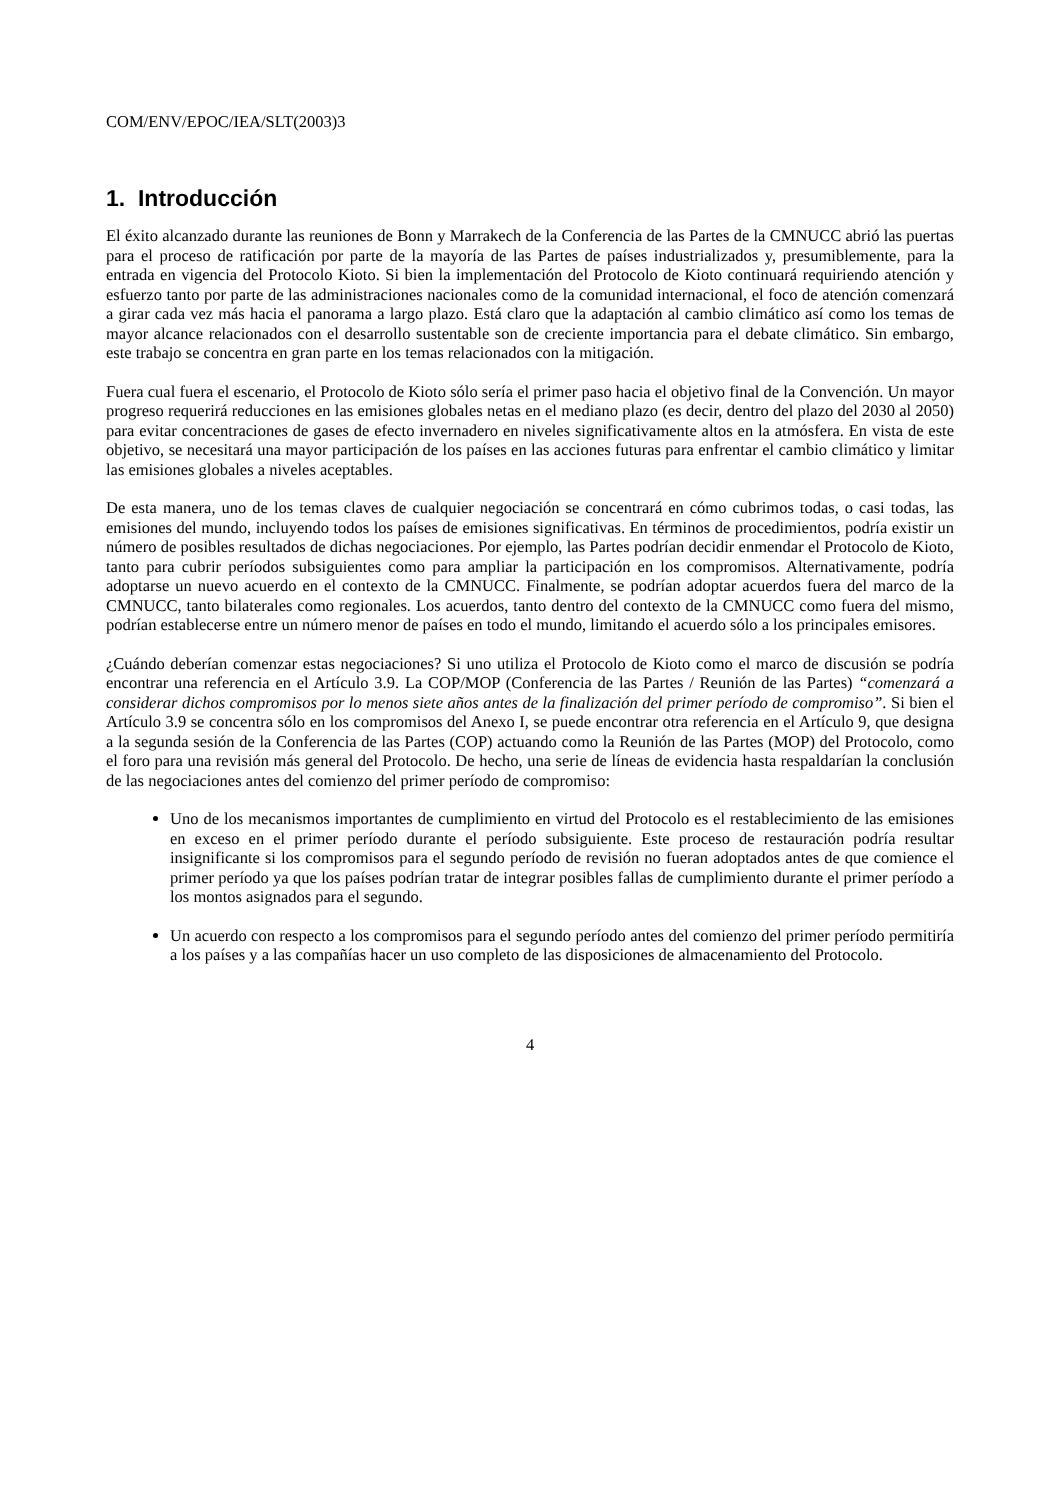COM/ENV/EPOC/IEA/SLT(2003)3
1. Introducción
El éxito alcanzado durante las reuniones de Bonn y Marrakech de la Conferencia de las Partes de la CMNUCC abrió las puertas para el proceso de ratificación por parte de la mayoría de las Partes de países industrializados y, presumiblemente, para la entrada en vigencia del Protocolo Kioto. Si bien la implementación del Protocolo de Kioto continuará requiriendo atención y esfuerzo tanto por parte de las administraciones nacionales como de la comunidad internacional, el foco de atención comenzará a girar cada vez más hacia el panorama a largo plazo. Está claro que la adaptación al cambio climático así como los temas de mayor alcance relacionados con el desarrollo sustentable son de creciente importancia para el debate climático. Sin embargo, este trabajo se concentra en gran parte en los temas relacionados con la mitigación.
Fuera cual fuera el escenario, el Protocolo de Kioto sólo sería el primer paso hacia el objetivo final de la Convención. Un mayor progreso requerirá reducciones en las emisiones globales netas en el mediano plazo (es decir, dentro del plazo del 2030 al 2050) para evitar concentraciones de gases de efecto invernadero en niveles significativamente altos en la atmósfera. En vista de este objetivo, se necesitará una mayor participación de los países en las acciones futuras para enfrentar el cambio climático y limitar las emisiones globales a niveles aceptables.
De esta manera, uno de los temas claves de cualquier negociación se concentrará en cómo cubrimos todas, o casi todas, las emisiones del mundo, incluyendo todos los países de emisiones significativas. En términos de procedimientos, podría existir un número de posibles resultados de dichas negociaciones. Por ejemplo, las Partes podrían decidir enmendar el Protocolo de Kioto, tanto para cubrir períodos subsiguientes como para ampliar la participación en los compromisos. Alternativamente, podría adoptarse un nuevo acuerdo en el contexto de la CMNUCC. Finalmente, se podrían adoptar acuerdos fuera del marco de la CMNUCC, tanto bilaterales como regionales. Los acuerdos, tanto dentro del contexto de la CMNUCC como fuera del mismo, podrían establecerse entre un número menor de países en todo el mundo, limitando el acuerdo sólo a los principales emisores.
¿Cuándo deberían comenzar estas negociaciones? Si uno utiliza el Protocolo de Kioto como el marco de discusión se podría encontrar una referencia en el Artículo 3.9. La COP/MOP (Conferencia de las Partes / Reunión de las Partes) “comenzará a considerar dichos compromisos por lo menos siete años antes de la finalización del primer período de compromiso”. Si bien el Artículo 3.9 se concentra sólo en los compromisos del Anexo I, se puede encontrar otra referencia en el Artículo 9, que designa a la segunda sesión de la Conferencia de las Partes (COP) actuando como la Reunión de las Partes (MOP) del Protocolo, como el foro para una revisión más general del Protocolo. De hecho, una serie de líneas de evidencia hasta respaldarían la conclusión de las negociaciones antes del comienzo del primer período de compromiso:
Uno de los mecanismos importantes de cumplimiento en virtud del Protocolo es el restablecimiento de las emisiones en exceso en el primer período durante el período subsiguiente. Este proceso de restauración podría resultar insignificante si los compromisos para el segundo período de revisión no fueran adoptados antes de que comience el primer período ya que los países podrían tratar de integrar posibles fallas de cumplimiento durante el primer período a los montos asignados para el segundo.
Un acuerdo con respecto a los compromisos para el segundo período antes del comienzo del primer período permitiría a los países y a las compañías hacer un uso completo de las disposiciones de almacenamiento del Protocolo.
4